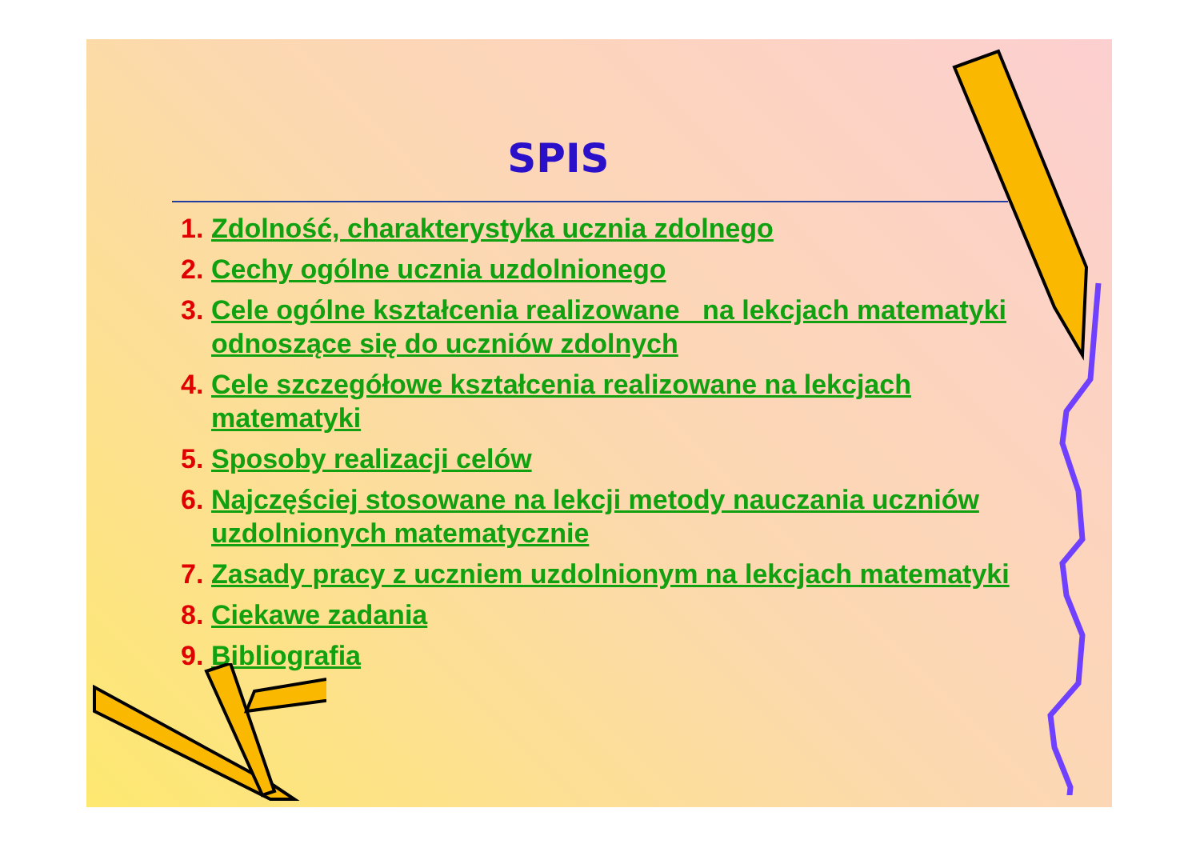SPIS
1. Zdolność, charakterystyka ucznia zdolnego
2. Cechy ogólne ucznia uzdolnionego
3. Cele ogólne kształcenia realizowane na lekcjach matematyki odnoszące się do uczniów zdolnych
4. Cele szczegółowe kształcenia realizowane na lekcjach matematyki
5. Sposoby realizacji celów
6. Najczęściej stosowane na lekcji metody nauczania uczniów uzdolnionych matematycznie
7. Zasady pracy z uczniem uzdolnionym na lekcjach matematyki
8. Ciekawe zadania
9. Bibliografia